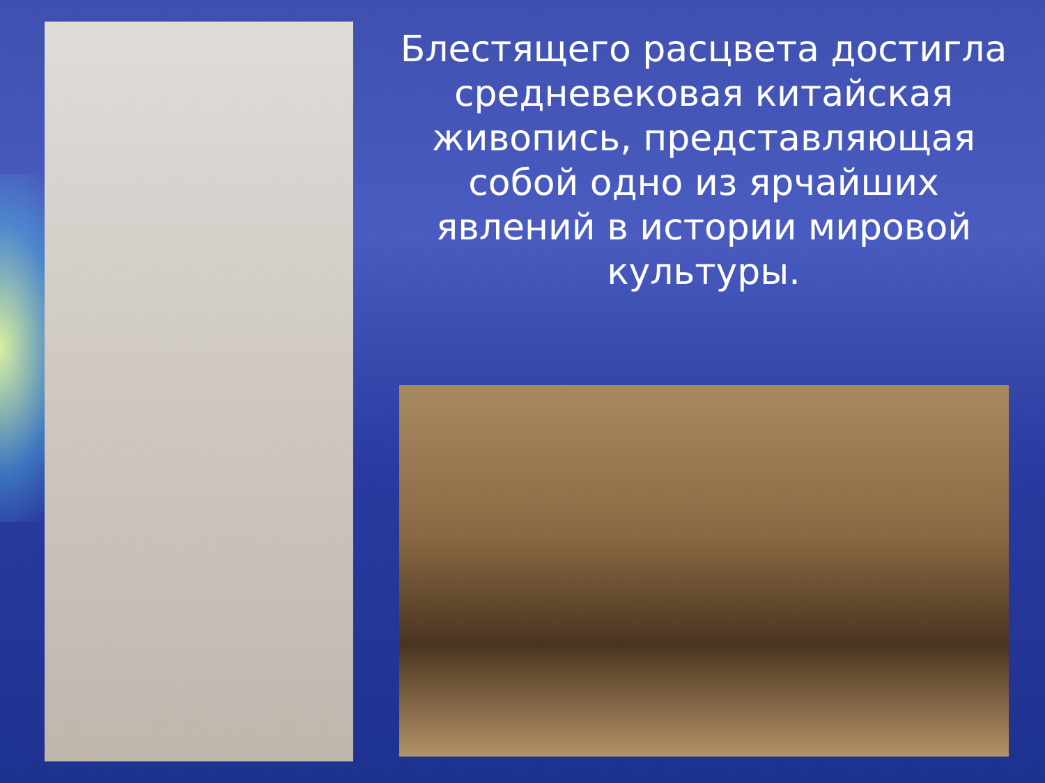Блестящего расцвета достигла средневековая китайская живопись, представляющая собой одно из ярчайших явлений в истории мировой культуры.